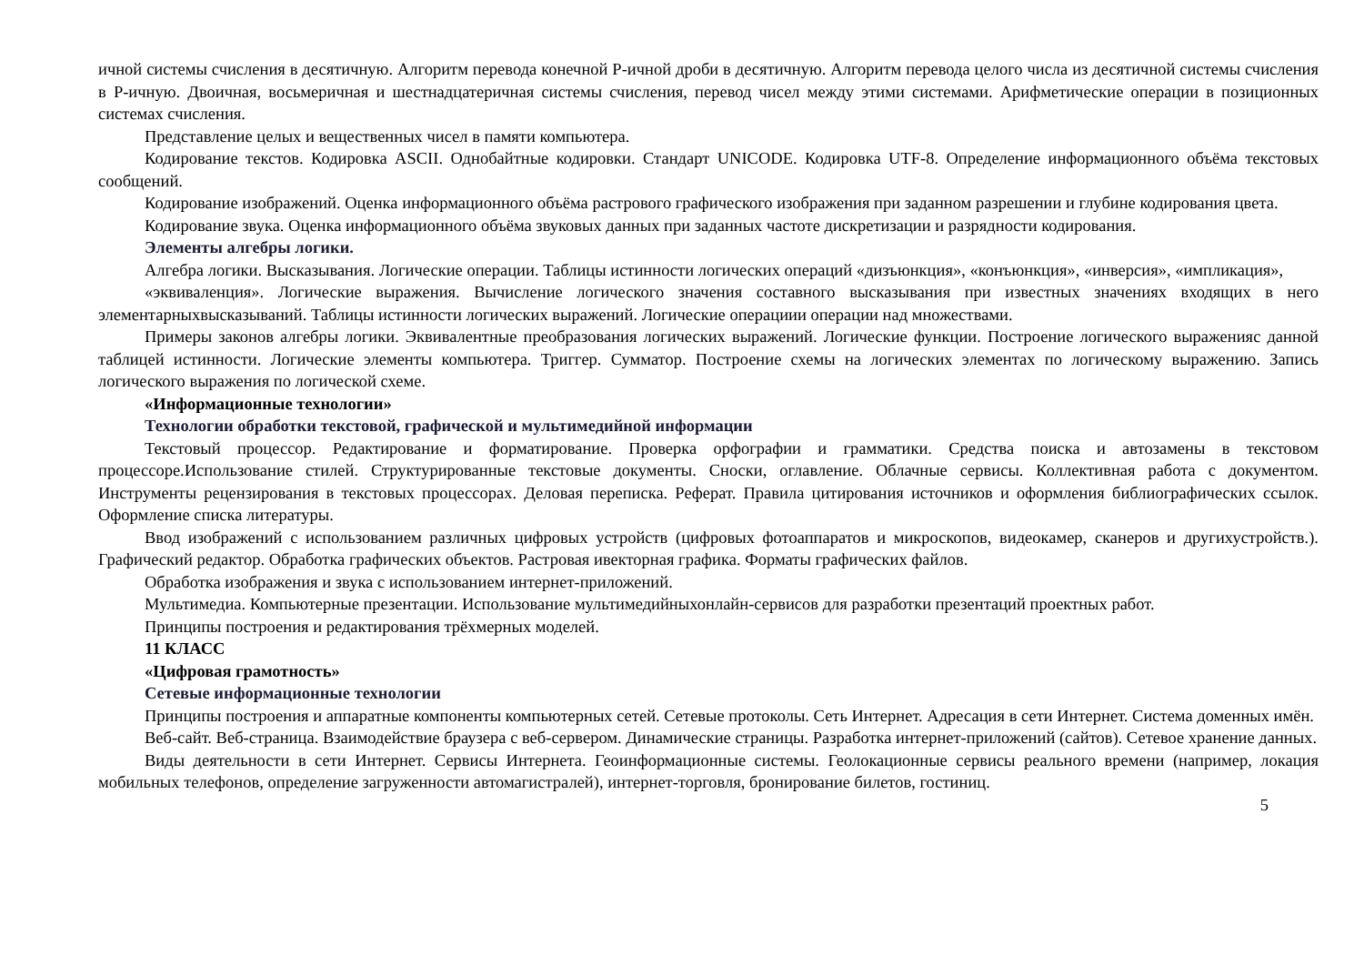ичной системы счисления в десятичную. Алгоритм перевода конечной Р-ичной дроби в десятичную. Алгоритм перевода целого числа из десятичной системы счисления в Р-ичную. Двоичная, восьмеричная и шестнадцатеричная системы счисления, перевод чисел между этими системами. Арифметические операции в позиционных системах счисления.
Представление целых и вещественных чисел в памяти компьютера.
Кодирование текстов. Кодировка ASCII. Однобайтные кодировки. Стандарт UNICODE. Кодировка UTF-8. Определение информационного объёма текстовых сообщений.
Кодирование изображений. Оценка информационного объёма растрового графического изображения при заданном разрешении и глубине кодирования цвета.
Кодирование звука. Оценка информационного объёма звуковых данных при заданных частоте дискретизации и разрядности кодирования.
Элементы алгебры логики.
Алгебра логики. Высказывания. Логические операции. Таблицы истинности логических операций «дизъюнкция», «конъюнкция», «инверсия», «импликация»,
«эквиваленция». Логические выражения. Вычисление логического значения составного высказывания при известных значениях входящих в него элементарныхвысказываний. Таблицы истинности логических выражений. Логические операциии операции над множествами.
Примеры законов алгебры логики. Эквивалентные преобразования логических выражений. Логические функции. Построение логического выраженияс данной таблицей истинности. Логические элементы компьютера. Триггер. Сумматор. Построение схемы на логических элементах по логическому выражению. Запись логического выражения по логической схеме.
«Информационные технологии»
Технологии обработки текстовой, графической и мультимедийной информации
Текстовый процессор. Редактирование и форматирование. Проверка орфографии и грамматики. Средства поиска и автозамены в текстовом процессоре.Использование стилей. Структурированные текстовые документы. Сноски, оглавление. Облачные сервисы. Коллективная работа с документом. Инструменты рецензирования в текстовых процессорах. Деловая переписка. Реферат. Правила цитирования источников и оформления библиографических ссылок. Оформление списка литературы.
Ввод изображений с использованием различных цифровых устройств (цифровых фотоаппаратов и микроскопов, видеокамер, сканеров и другихустройств.). Графический редактор. Обработка графических объектов. Растровая ивекторная графика. Форматы графических файлов.
Обработка изображения и звука с использованием интернет-приложений.
Мультимедиа. Компьютерные презентации. Использование мультимедийныхонлайн-сервисов для разработки презентаций проектных работ.
Принципы построения и редактирования трёхмерных моделей.
11 КЛАСС
«Цифровая грамотность»
Сетевые информационные технологии
Принципы построения и аппаратные компоненты компьютерных сетей. Сетевые протоколы. Сеть Интернет. Адресация в сети Интернет. Система доменных имён.
Веб-сайт. Веб-страница. Взаимодействие браузера с веб-сервером. Динамические страницы. Разработка интернет-приложений (сайтов). Сетевое хранение данных.
Виды деятельности в сети Интернет. Сервисы Интернета. Геоинформационные системы. Геолокационные сервисы реального времени (например, локация мобильных телефонов, определение загруженности автомагистралей), интернет-торговля, бронирование билетов, гостиниц.
5